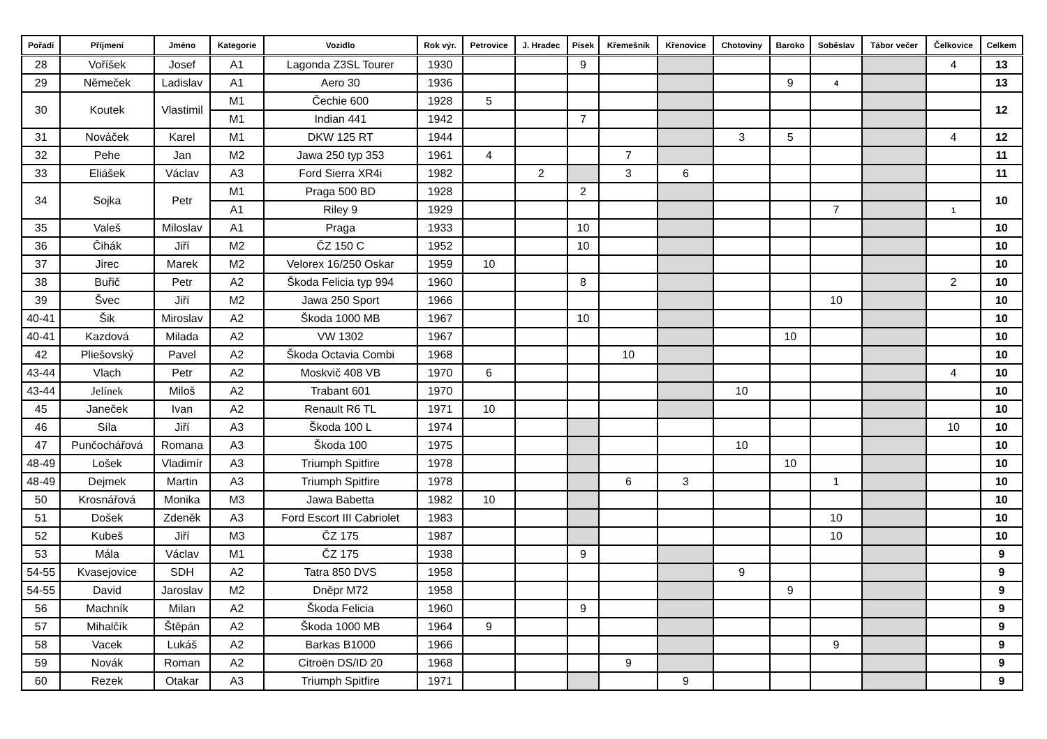| Pořadí | Příjmení | Jméno | Kategorie | Vozidlo | Rok výr. | Petrovice | J. Hradec | Písek | Křemešník | Křenovice | Chotoviny | Baroko | Soběslav | Tábor večer | Čelkovice | Celkem |
| --- | --- | --- | --- | --- | --- | --- | --- | --- | --- | --- | --- | --- | --- | --- | --- | --- |
| 28 | Voříšek | Josef | A1 | Lagonda Z3SL Tourer | 1930 | | | 9 | | | | | | | 4 | 13 |
| 29 | Němeček | Ladislav | A1 | Aero 30 | 1936 | | | | | | | 9 | 4 | | | 13 |
| 30 | Koutek | Vlastimil | M1 | Čechie 600 | 1928 | 5 | | | | | | | | | | 12 |
| | | | M1 | Indian 441 | 1942 | | | 7 | | | | | | | | |
| 31 | Nováček | Karel | M1 | DKW 125 RT | 1944 | | | | | | 3 | 5 | | | 4 | 12 |
| 32 | Pehe | Jan | M2 | Jawa 250 typ 353 | 1961 | 4 | | | 7 | | | | | | | 11 |
| 33 | Eliášek | Václav | A3 | Ford Sierra XR4i | 1982 | | 2 | | 3 | 6 | | | | | | 11 |
| 34 | Sojka | Petr | M1 | Praga 500 BD | 1928 | | | 2 | | | | | | | | 10 |
| | | | A1 | Riley 9 | 1929 | | | | | | | | 7 | | 1 | |
| 35 | Valeš | Miloslav | A1 | Praga | 1933 | | | 10 | | | | | | | | 10 |
| 36 | Čihák | Jiří | M2 | ČZ 150 C | 1952 | | | 10 | | | | | | | | 10 |
| 37 | Jirec | Marek | M2 | Velorex 16/250 Oskar | 1959 | 10 | | | | | | | | | | 10 |
| 38 | Buřič | Petr | A2 | Škoda Felicia typ 994 | 1960 | | | 8 | | | | | | | 2 | 10 |
| 39 | Švec | Jiří | M2 | Jawa 250 Sport | 1966 | | | | | | | | 10 | | | 10 |
| 40-41 | Šik | Miroslav | A2 | Škoda 1000 MB | 1967 | | | 10 | | | | | | | | 10 |
| 40-41 | Kazdová | Milada | A2 | VW 1302 | 1967 | | | | | | | 10 | | | | 10 |
| 42 | Pliešovský | Pavel | A2 | Škoda Octavia Combi | 1968 | | | | 10 | | | | | | | 10 |
| 43-44 | Vlach | Petr | A2 | Moskvič 408 VB | 1970 | 6 | | | | | | | | | 4 | 10 |
| 43-44 | Jelínek | Miloš | A2 | Trabant 601 | 1970 | | | | | | 10 | | | | | 10 |
| 45 | Janeček | Ivan | A2 | Renault R6 TL | 1971 | 10 | | | | | | | | | | 10 |
| 46 | Síla | Jiří | A3 | Škoda 100 L | 1974 | | | | | | | | | | 10 | 10 |
| 47 | Punčochářová | Romana | A3 | Škoda 100 | 1975 | | | | | | 10 | | | | | 10 |
| 48-49 | Lošek | Vladimír | A3 | Triumph Spitfire | 1978 | | | | | | | 10 | | | | 10 |
| 48-49 | Dejmek | Martin | A3 | Triumph Spitfire | 1978 | | | | 6 | 3 | | | 1 | | | 10 |
| 50 | Krosnářová | Monika | M3 | Jawa Babetta | 1982 | 10 | | | | | | | | | | 10 |
| 51 | Došek | Zdeněk | A3 | Ford Escort III Cabriolet | 1983 | | | | | | | | 10 | | | 10 |
| 52 | Kubeš | Jiří | M3 | ČZ 175 | 1987 | | | | | | | | 10 | | | 10 |
| 53 | Mála | Václav | M1 | ČZ 175 | 1938 | | | 9 | | | | | | | | 9 |
| 54-55 | Kvasejovice | SDH | A2 | Tatra 850 DVS | 1958 | | | | | | 9 | | | | | 9 |
| 54-55 | David | Jaroslav | M2 | Dněpr M72 | 1958 | | | | | | | 9 | | | | 9 |
| 56 | Machník | Milan | A2 | Škoda Felicia | 1960 | | | 9 | | | | | | | | 9 |
| 57 | Mihalčík | Štěpán | A2 | Škoda 1000 MB | 1964 | 9 | | | | | | | | | | 9 |
| 58 | Vacek | Lukáš | A2 | Barkas B1000 | 1966 | | | | | | | | 9 | | | 9 |
| 59 | Novák | Roman | A2 | Citroën DS/ID 20 | 1968 | | | | 9 | | | | | | | 9 |
| 60 | Rezek | Otakar | A3 | Triumph Spitfire | 1971 | | | | | 9 | | | | | | 9 |